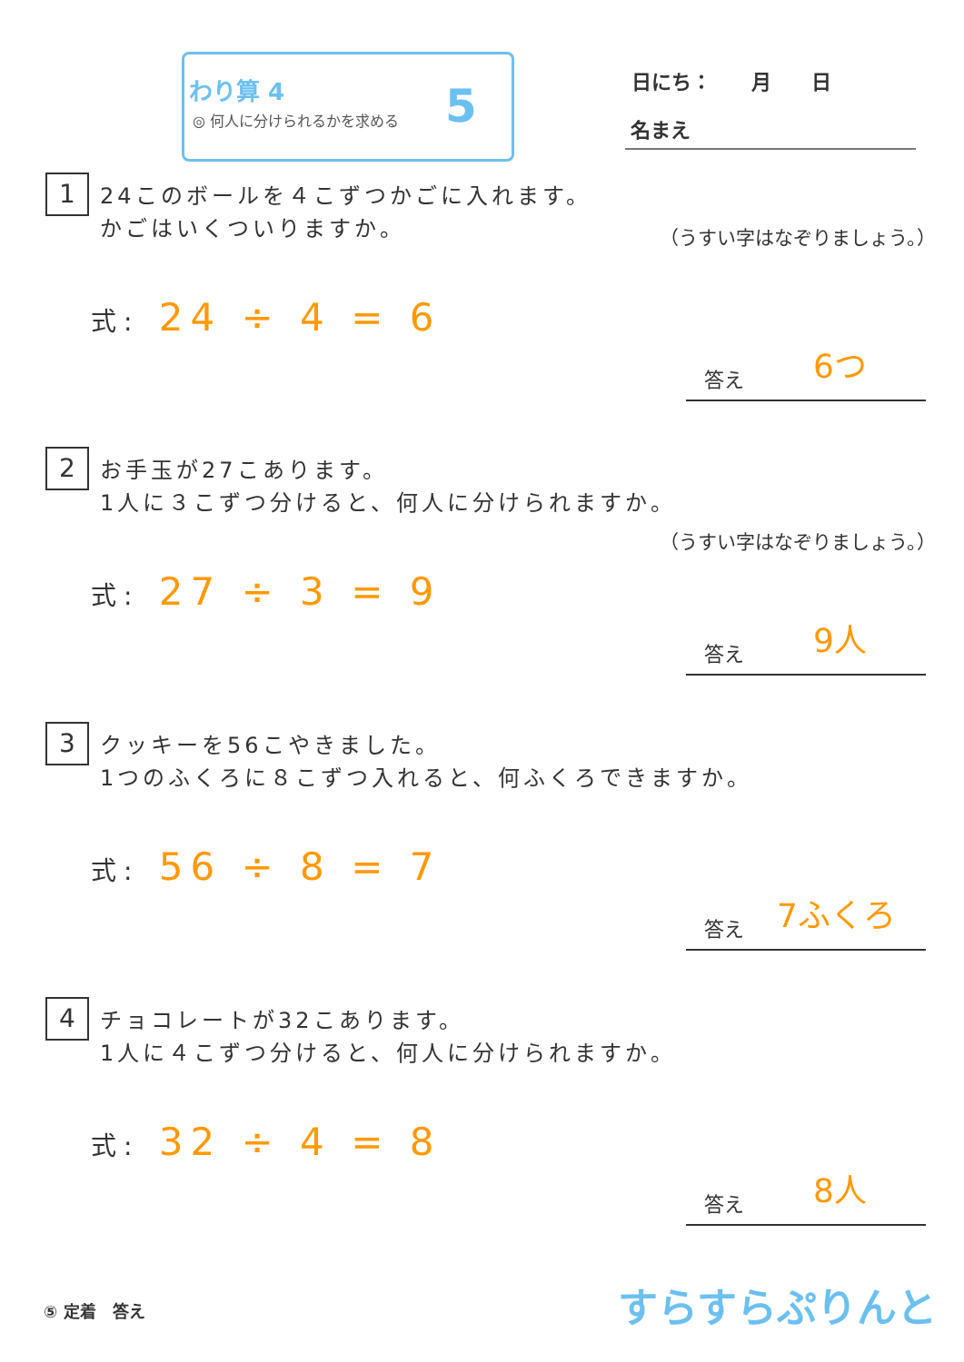わり算 4
◎ 何人に分けられるかを求める 5
日にち：　　月　　日
名まえ
1
24このボールを４こずつかごに入れます。
かごはいくついりますか。
（うすい字はなぞりましょう。）
式: 24 ÷ 4 = 6
答え 6つ
2
お手玉が27こあります。
1人に３こずつ分けると、何人に分けられますか。
（うすい字はなぞりましょう。）
式: 27 ÷ 3 = 9
答え 9人
3
クッキーを56こやきました。
1つのふくろに８こずつ入れると、何ふくろできますか。
式: 56 ÷ 8 = 7
答え 7ふくろ
4
チョコレートが32こあります。
1人に４こずつ分けると、何人に分けられますか。
式: 32 ÷ 4 = 8
答え 8人
⑤ 定着　答え すらすらぷりんと